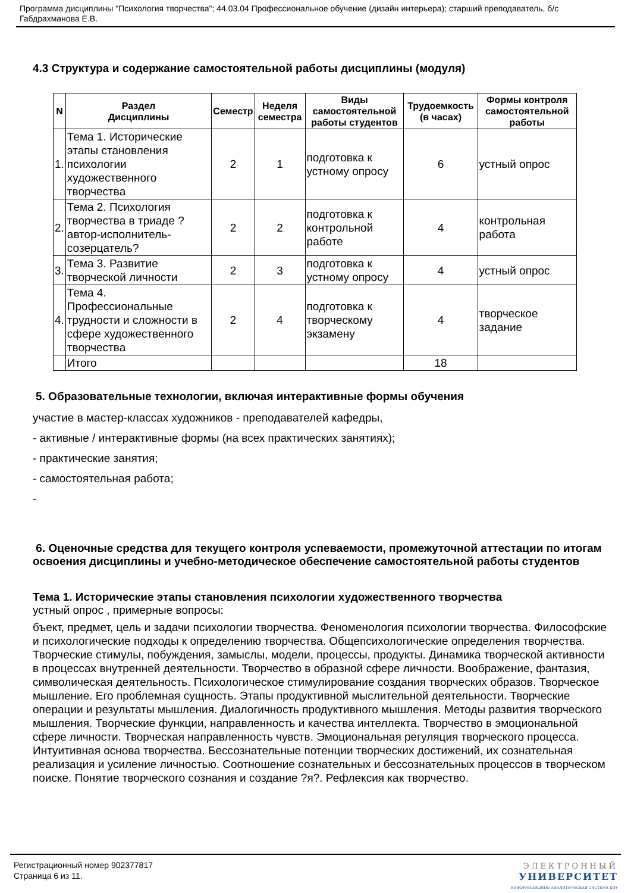Программа дисциплины "Психология творчества"; 44.03.04 Профессиональное обучение (дизайн интерьера); старший преподаватель, б/с Габдрахманова Е.В.
4.3 Структура и содержание самостоятельной работы дисциплины (модуля)
| N | Раздел Дисциплины | Семестр | Неделя семестра | Виды самостоятельной работы студентов | Трудоемкость (в часах) | Формы контроля самостоятельной работы |
| --- | --- | --- | --- | --- | --- | --- |
| 1. | Тема 1. Исторические этапы становления психологии художественного творчества | 2 | 1 | подготовка к устному опросу | 6 | устный опрос |
| 2. | Тема 2. Психология творчества в триаде ?автор-исполнитель-созерцатель? | 2 | 2 | подготовка к контрольной работе | 4 | контрольная работа |
| 3. | Тема 3. Развитие творческой личности | 2 | 3 | подготовка к устному опросу | 4 | устный опрос |
| 4. | Тема 4. Профессиональные трудности и сложности в сфере художественного творчества | 2 | 4 | подготовка к творческому экзамену | 4 | творческое задание |
| | Итого | | | | 18 | |
5. Образовательные технологии, включая интерактивные формы обучения
участие в мастер-классах художников - преподавателей кафедры,
- активные / интерактивные формы (на всех практических занятиях);
- практические занятия;
- самостоятельная работа;
-
6. Оценочные средства для текущего контроля успеваемости, промежуточной аттестации по итогам освоения дисциплины и учебно-методическое обеспечение самостоятельной работы студентов
Тема 1. Исторические этапы становления психологии художественного творчества
устный опрос , примерные вопросы:
бъект, предмет, цель и задачи психологии творчества. Феноменология психологии творчества. Философские и психологические подходы к определению творчества. Общепсихологические определения творчества. Творческие стимулы, побуждения, замыслы, модели, процессы, продукты. Динамика творческой активности в процессах внутренней деятельности. Творчество в образной сфере личности. Воображение, фантазия, символическая деятельность. Психологическое стимулирование создания творческих образов. Творческое мышление. Его проблемная сущность. Этапы продуктивной мыслительной деятельности. Творческие операции и результаты мышления. Диалогичность продуктивного мышления. Методы развития творческого мышления. Творческие функции, направленность и качества интеллекта. Творчество в эмоциональной сфере личности. Творческая направленность чувств. Эмоциональная регуляция творческого процесса. Интуитивная основа творчества. Бессознательные потенции творческих достижений, их сознательная реализация и усиление личностью. Соотношение сознательных и бессознательных процессов в творческом поиске. Понятие творческого сознания и создание ?я?. Рефлексия как творчество.
Регистрационный номер 902377817
Страница 6 из 11.
ЭЛЕКТРОННЫЙ
УНИВЕРСИТЕТ
ИНФОРМАЦИОННО АНАЛИТИЧЕСКАЯ СИСТЕМА КФУ